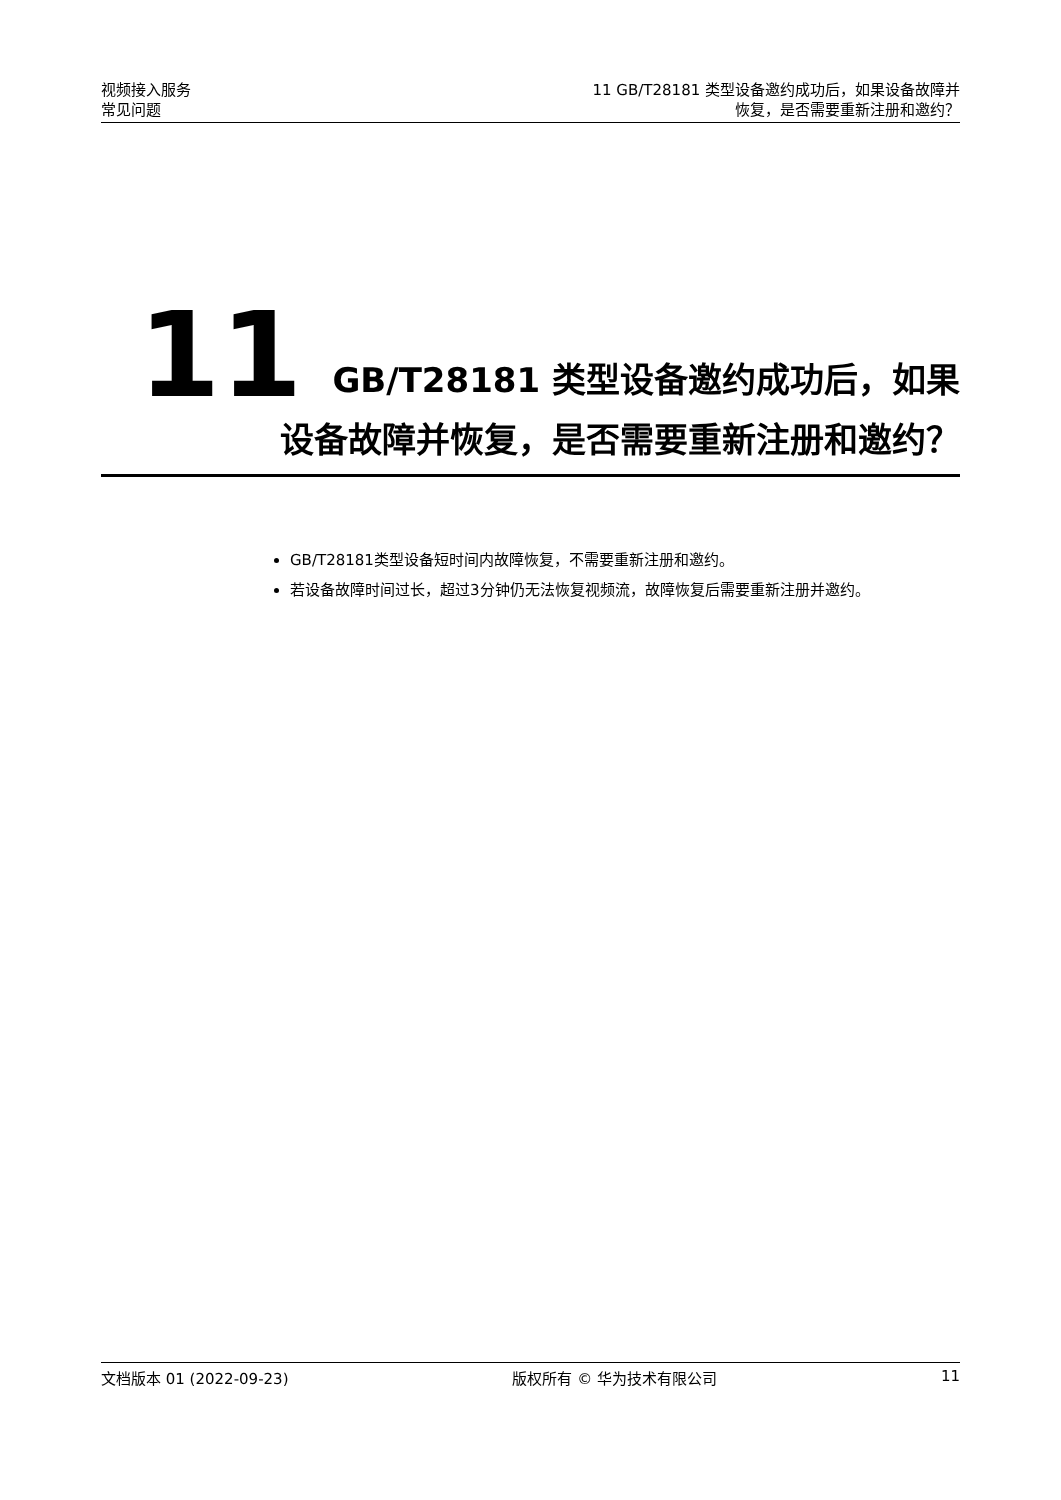视频接入服务
常见问题
11 GB/T28181 类型设备邀约成功后，如果设备故障并
恢复，是否需要重新注册和邀约？
11 GB/T28181 类型设备邀约成功后，如果
设备故障并恢复，是否需要重新注册和邀约？
GB/T28181类型设备短时间内故障恢复，不需要重新注册和邀约。
若设备故障时间过长，超过3分钟仍无法恢复视频流，故障恢复后需要重新注册并邀约。
文档版本 01 (2022-09-23) 版权所有 © 华为技术有限公司 11